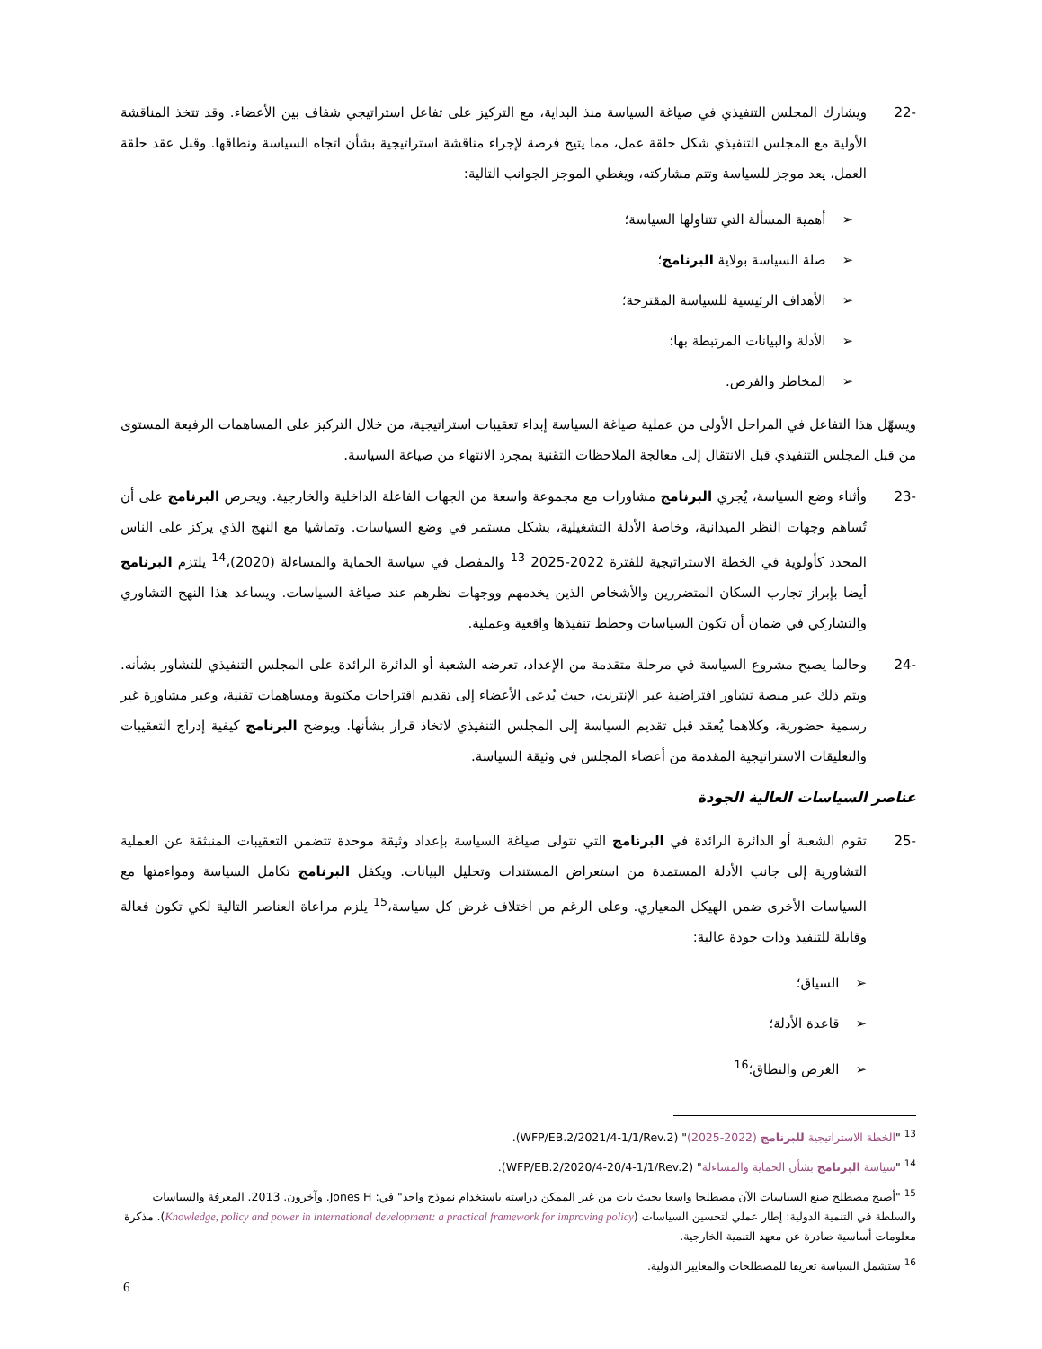-22 ويشارك المجلس التنفيذي في صياغة السياسة منذ البداية، مع التركيز على تفاعل استراتيجي شفاف بين الأعضاء. وقد تتخذ المناقشة الأولية مع المجلس التنفيذي شكل حلقة عمل، مما يتيح فرصة لإجراء مناقشة استراتيجية بشأن اتجاه السياسة ونطاقها. وقبل عقد حلقة العمل، يعد موجز للسياسة وتتم مشاركته، ويغطي الموجز الجوانب التالية:
➢أهمية المسألة التي تتناولها السياسة؛
➢صلة السياسة بولاية البرنامج؛
➢الأهداف الرئيسية للسياسة المقترحة؛
➢الأدلة والبيانات المرتبطة بها؛
➢المخاطر والفرص.
ويسهّل هذا التفاعل في المراحل الأولى من عملية صياغة السياسة إبداء تعقيبات استراتيجية، من خلال التركيز على المساهمات الرفيعة المستوى من قبل المجلس التنفيذي قبل الانتقال إلى معالجة الملاحظات التقنية بمجرد الانتهاء من صياغة السياسة.
-23 وأثناء وضع السياسة، يُجري البرنامج مشاورات مع مجموعة واسعة من الجهات الفاعلة الداخلية والخارجية. ويحرص البرنامج على أن تُساهم وجهات النظر الميدانية، وخاصة الأدلة التشغيلية، بشكل مستمر في وضع السياسات. وتماشيا مع النهج الذي يركز على الناس المحدد كأولوية في الخطة الاستراتيجية للفترة 2022-2025 <sup>13</sup> والمفصل في سياسة الحماية والمساءلة (2020)،<sup>14</sup> يلتزم البرنامج أيضا بإبراز تجارب السكان المتضررين والأشخاص الذين يخدمهم ووجهات نظرهم عند صياغة السياسات. ويساعد هذا النهج التشاوري والتشاركي في ضمان أن تكون السياسات وخطط تنفيذها واقعية وعملية.
-24 وحالما يصبح مشروع السياسة في مرحلة متقدمة من الإعداد، تعرضه الشعبة أو الدائرة الرائدة على المجلس التنفيذي للتشاور بشأنه. ويتم ذلك عبر منصة تشاور افتراضية عبر الإنترنت، حيث يُدعى الأعضاء إلى تقديم اقتراحات مكتوبة ومساهمات تقنية، وعبر مشاورة غير رسمية حضورية، وكلاهما يُعقد قبل تقديم السياسة إلى المجلس التنفيذي لاتخاذ قرار بشأنها. ويوضح البرنامج كيفية إدراج التعقيبات والتعليقات الاستراتيجية المقدمة من أعضاء المجلس في وثيقة السياسة.
عناصر السياسات العالية الجودة
-25 تقوم الشعبة أو الدائرة الرائدة في البرنامج التي تتولى صياغة السياسة بإعداد وثيقة موحدة تتضمن التعقيبات المنبثقة عن العملية التشاورية إلى جانب الأدلة المستمدة من استعراض المستندات وتحليل البيانات. ويكفل البرنامج تكامل السياسة ومواءمتها مع السياسات الأخرى ضمن الهيكل المعياري. وعلى الرغم من اختلاف غرض كل سياسة،<sup>15</sup> يلزم مراعاة العناصر التالية لكي تكون فعالة وقابلة للتنفيذ وذات جودة عالية:
➢السياق؛
➢قاعدة الأدلة؛
➢الغرض والنطاق؛<sup>16</sup>
<sup>13</sup> "الخطة الاستراتيجية للبرنامج (2022-2025)" (WFP/EB.2/2021/4-1/1/Rev.2).
<sup>14</sup> "سياسة البرنامج بشأن الحماية والمساءلة" (WFP/EB.2/2020/4-20/4-1/1/Rev.2).
<sup>15</sup> "أصبح مصطلح صنع السياسات الآن مصطلحا واسعا بحيث بات من غير الممكن دراسته باستخدام نموذج واحد" في: Jones H. وآخرون. 2013. المعرفة والسياسات والسلطة في التنمية الدولية: إطار عملي لتحسين السياسات (Knowledge, policy and power in international development: a practical framework for improving policy). مذكرة معلومات أساسية صادرة عن معهد التنمية الخارجية.
<sup>16</sup> ستشمل السياسة تعريفا للمصطلحات والمعايير الدولية.
6